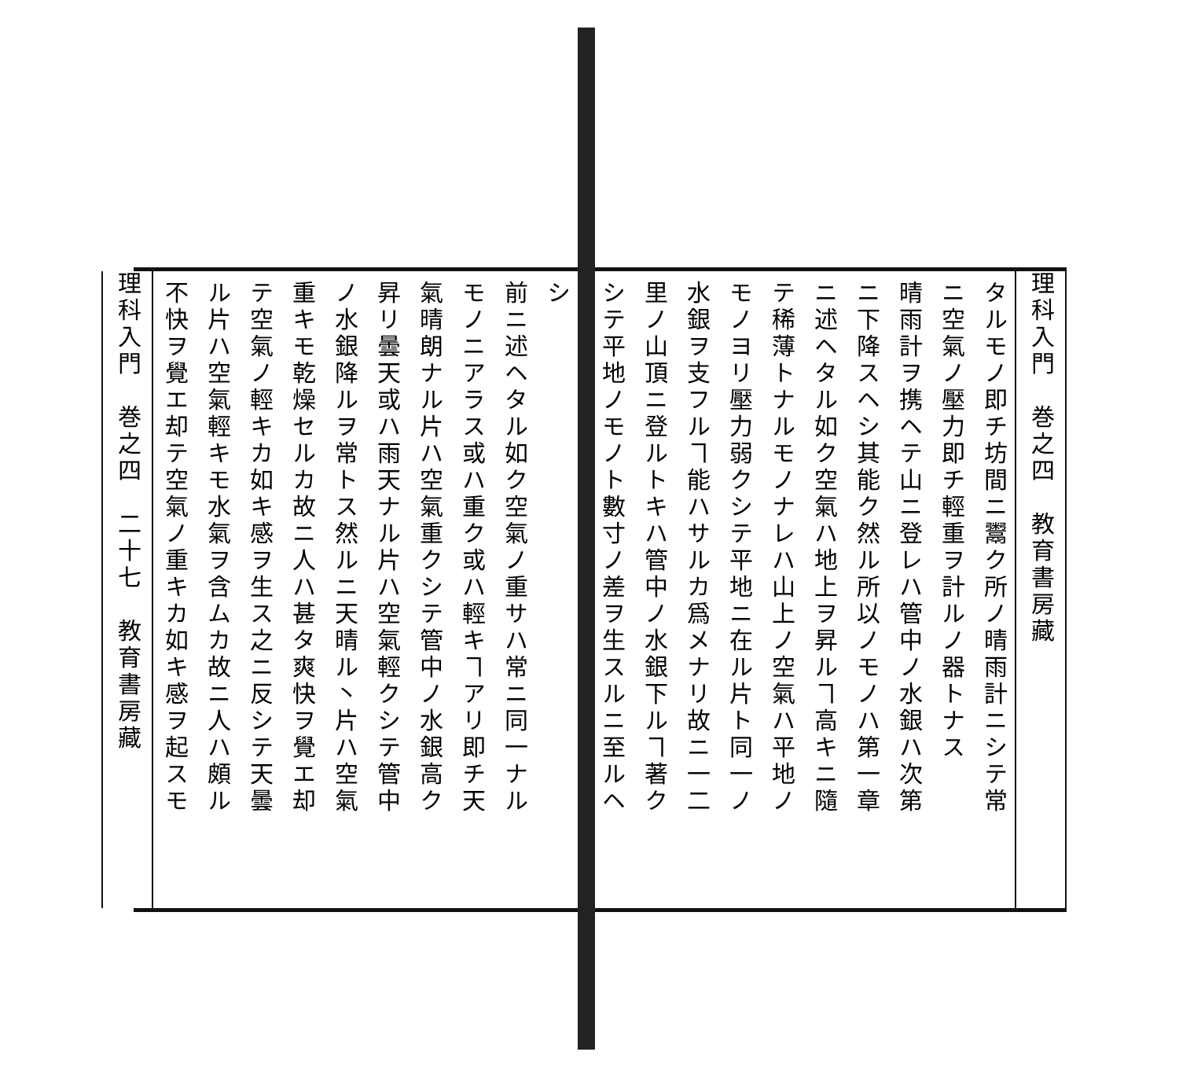理科入門　巻之四　教育書房藏
タルモノ即チ坊間ニ鬻ク所ノ晴雨計ニシテ常
ニ空氣ノ壓力即チ輕重ヲ計ルノ器トナス
晴雨計ヲ携ヘテ山ニ登レハ管中ノ水銀ハ次第
ニ下降スヘシ其能ク然ル所以ノモノハ第一章
ニ述ヘタル如ク空氣ハ地上ヲ昇ルヿ高キニ隨
テ稀薄トナルモノナレハ山上ノ空氣ハ平地ノ
モノヨリ壓力弱クシテ平地ニ在ル片ト同一ノ
水銀ヲ支フルヿ能ハサルカ爲メナリ故ニ一二
里ノ山頂ニ登ルトキハ管中ノ水銀下ルヿ著ク
シテ平地ノモノト數寸ノ差ヲ生スルニ至ルヘ
シ
前ニ述ヘタル如ク空氣ノ重サハ常ニ同一ナル
モノニアラス或ハ重ク或ハ輕キヿアリ即チ天
氣晴朗ナル片ハ空氣重クシテ管中ノ水銀高ク
昇リ曇天或ハ雨天ナル片ハ空氣輕クシテ管中
ノ水銀降ルヲ常トス然ルニ天晴ル丶片ハ空氣
重キモ乾燥セルカ故ニ人ハ甚タ爽快ヲ覺エ却
テ空氣ノ輕キカ如キ感ヲ生ス之ニ反シテ天曇
ル片ハ空氣輕キモ水氣ヲ含ムカ故ニ人ハ頗ル
不快ヲ覺エ却テ空氣ノ重キカ如キ感ヲ起スモ
理科入門　巻之四　二十七　教育書房藏